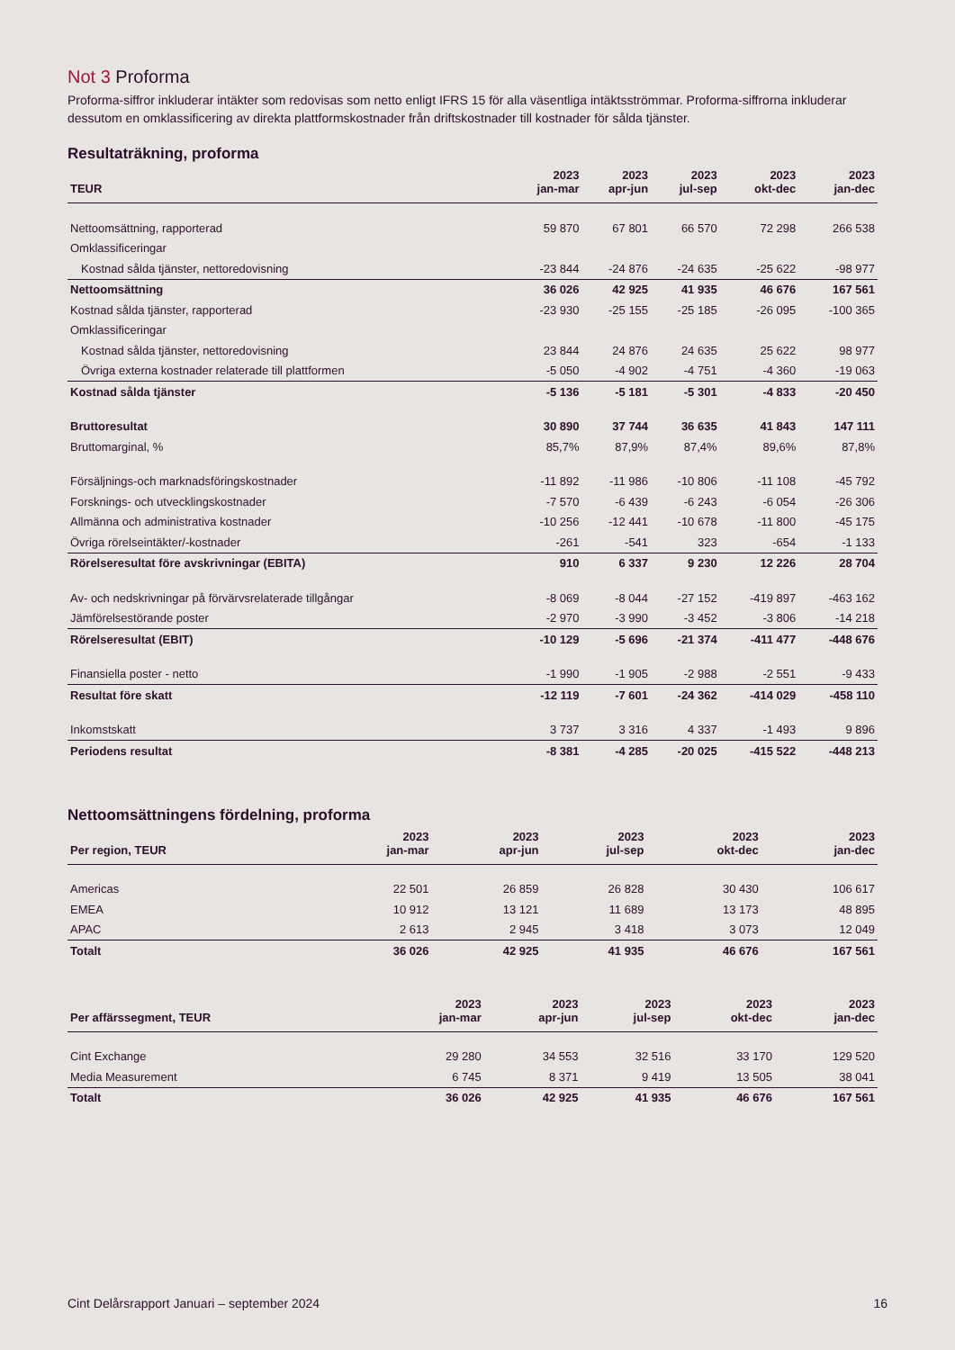Not 3 Proforma
Proforma-siffror inkluderar intäkter som redovisas som netto enligt IFRS 15 för alla väsentliga intäktsströmmar. Proforma-siffrorna inkluderar dessutom en omklassificering av direkta plattformskostnader från driftskostnader till kostnader för sålda tjänster.
Resultaträkning, proforma
| TEUR | 2023 jan-mar | 2023 apr-jun | 2023 jul-sep | 2023 okt-dec | 2023 jan-dec |
| --- | --- | --- | --- | --- | --- |
| Nettoomsättning, rapporterad | 59 870 | 67 801 | 66 570 | 72 298 | 266 538 |
| Omklassificeringar | | | | | |
| Kostnad sålda tjänster, nettoredovisning | -23 844 | -24 876 | -24 635 | -25 622 | -98 977 |
| Nettoomsättning | 36 026 | 42 925 | 41 935 | 46 676 | 167 561 |
| Kostnad sålda tjänster, rapporterad | -23 930 | -25 155 | -25 185 | -26 095 | -100 365 |
| Omklassificeringar | | | | | |
| Kostnad sålda tjänster, nettoredovisning | 23 844 | 24 876 | 24 635 | 25 622 | 98 977 |
| Övriga externa kostnader relaterade till plattformen | -5 050 | -4 902 | -4 751 | -4 360 | -19 063 |
| Kostnad sålda tjänster | -5 136 | -5 181 | -5 301 | -4 833 | -20 450 |
| Bruttoresultat | 30 890 | 37 744 | 36 635 | 41 843 | 147 111 |
| Bruttomarginal, % | 85,7% | 87,9% | 87,4% | 89,6% | 87,8% |
| Försäljnings-och marknadsföringskostnader | -11 892 | -11 986 | -10 806 | -11 108 | -45 792 |
| Forsknings- och utvecklingskostnader | -7 570 | -6 439 | -6 243 | -6 054 | -26 306 |
| Allmänna och administrativa kostnader | -10 256 | -12 441 | -10 678 | -11 800 | -45 175 |
| Övriga rörelseintäkter/-kostnader | -261 | -541 | 323 | -654 | -1 133 |
| Rörelseresultat före avskrivningar (EBITA) | 910 | 6 337 | 9 230 | 12 226 | 28 704 |
| Av- och nedskrivningar på förvärvsrelaterade tillgångar | -8 069 | -8 044 | -27 152 | -419 897 | -463 162 |
| Jämförelsestörande poster | -2 970 | -3 990 | -3 452 | -3 806 | -14 218 |
| Rörelseresultat (EBIT) | -10 129 | -5 696 | -21 374 | -411 477 | -448 676 |
| Finansiella poster - netto | -1 990 | -1 905 | -2 988 | -2 551 | -9 433 |
| Resultat före skatt | -12 119 | -7 601 | -24 362 | -414 029 | -458 110 |
| Inkomstskatt | 3 737 | 3 316 | 4 337 | -1 493 | 9 896 |
| Periodens resultat | -8 381 | -4 285 | -20 025 | -415 522 | -448 213 |
Nettoomsättningens fördelning, proforma
| Per region, TEUR | 2023 jan-mar | 2023 apr-jun | 2023 jul-sep | 2023 okt-dec | 2023 jan-dec |
| --- | --- | --- | --- | --- | --- |
| Americas | 22 501 | 26 859 | 26 828 | 30 430 | 106 617 |
| EMEA | 10 912 | 13 121 | 11 689 | 13 173 | 48 895 |
| APAC | 2 613 | 2 945 | 3 418 | 3 073 | 12 049 |
| Totalt | 36 026 | 42 925 | 41 935 | 46 676 | 167 561 |
| Per affärssegment, TEUR | 2023 jan-mar | 2023 apr-jun | 2023 jul-sep | 2023 okt-dec | 2023 jan-dec |
| --- | --- | --- | --- | --- | --- |
| Cint Exchange | 29 280 | 34 553 | 32 516 | 33 170 | 129 520 |
| Media Measurement | 6 745 | 8 371 | 9 419 | 13 505 | 38 041 |
| Totalt | 36 026 | 42 925 | 41 935 | 46 676 | 167 561 |
Cint Delårsrapport Januari – september 2024 16